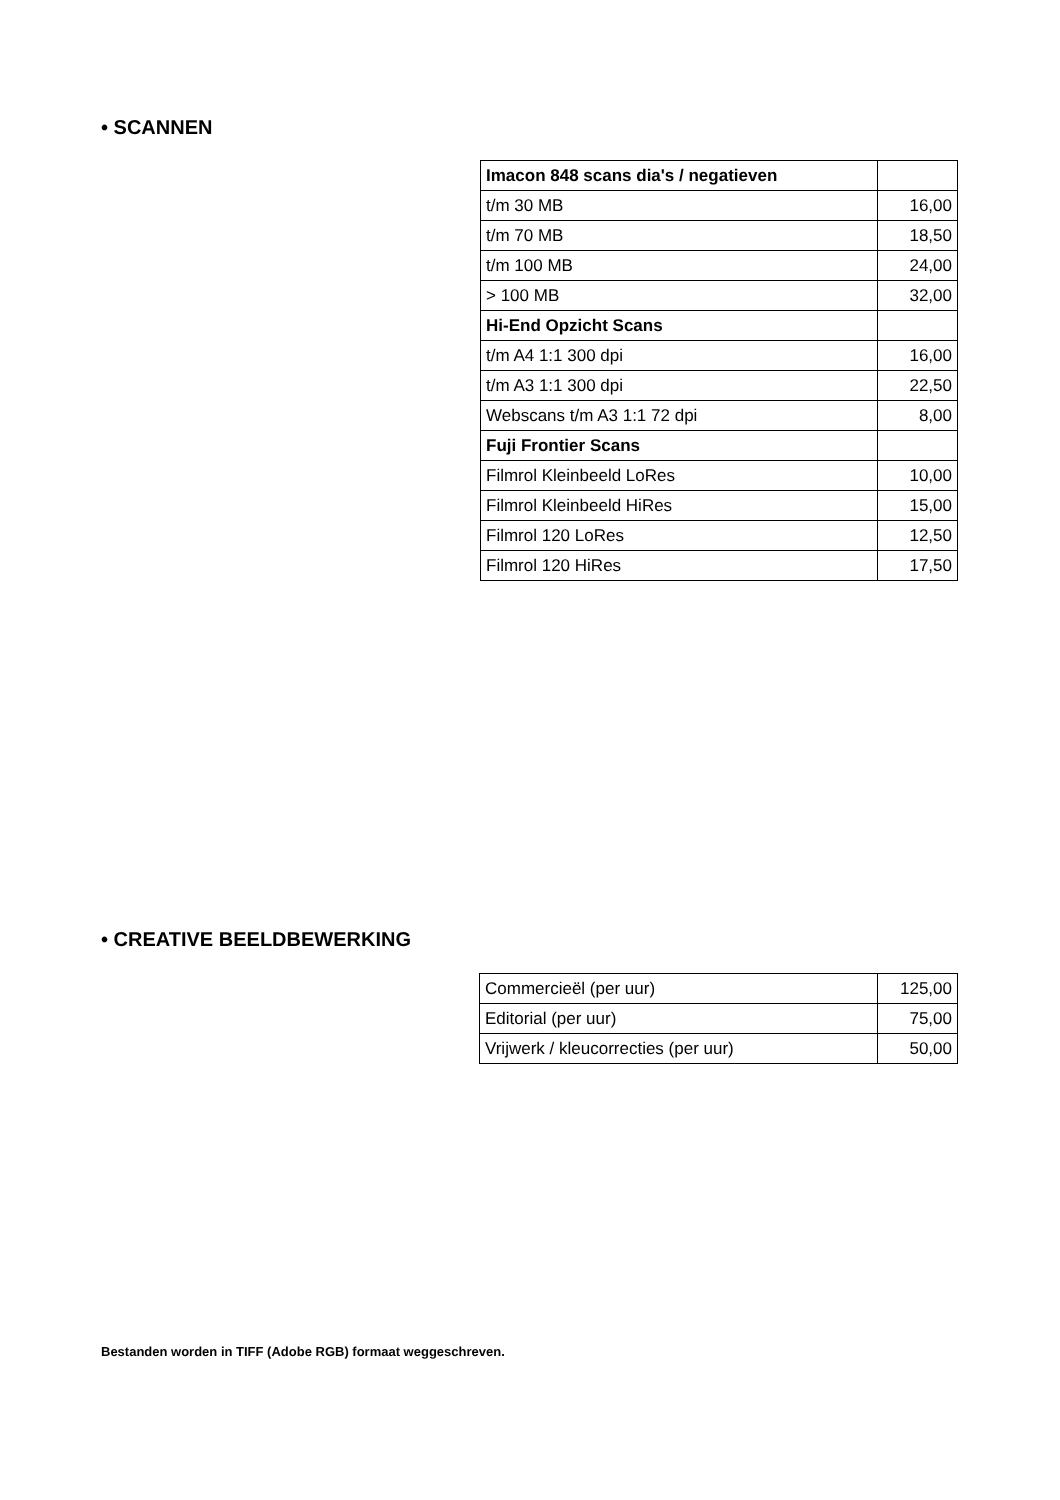• SCANNEN
| Imacon 848 scans dia's / negatieven | |
| t/m 30 MB | 16,00 |
| t/m 70 MB | 18,50 |
| t/m 100 MB | 24,00 |
| > 100 MB | 32,00 |
| Hi-End Opzicht Scans | |
| t/m A4 1:1 300 dpi | 16,00 |
| t/m A3 1:1 300 dpi | 22,50 |
| Webscans t/m A3 1:1 72 dpi | 8,00 |
| Fuji Frontier Scans | |
| Filmrol Kleinbeeld LoRes | 10,00 |
| Filmrol Kleinbeeld HiRes | 15,00 |
| Filmrol 120 LoRes | 12,50 |
| Filmrol 120 HiRes | 17,50 |
• CREATIVE BEELDBEWERKING
| Commercieël (per uur) | 125,00 |
| Editorial (per uur) | 75,00 |
| Vrijwerk / kleucorrecties (per uur) | 50,00 |
Bestanden worden in TIFF (Adobe RGB) formaat weggeschreven.